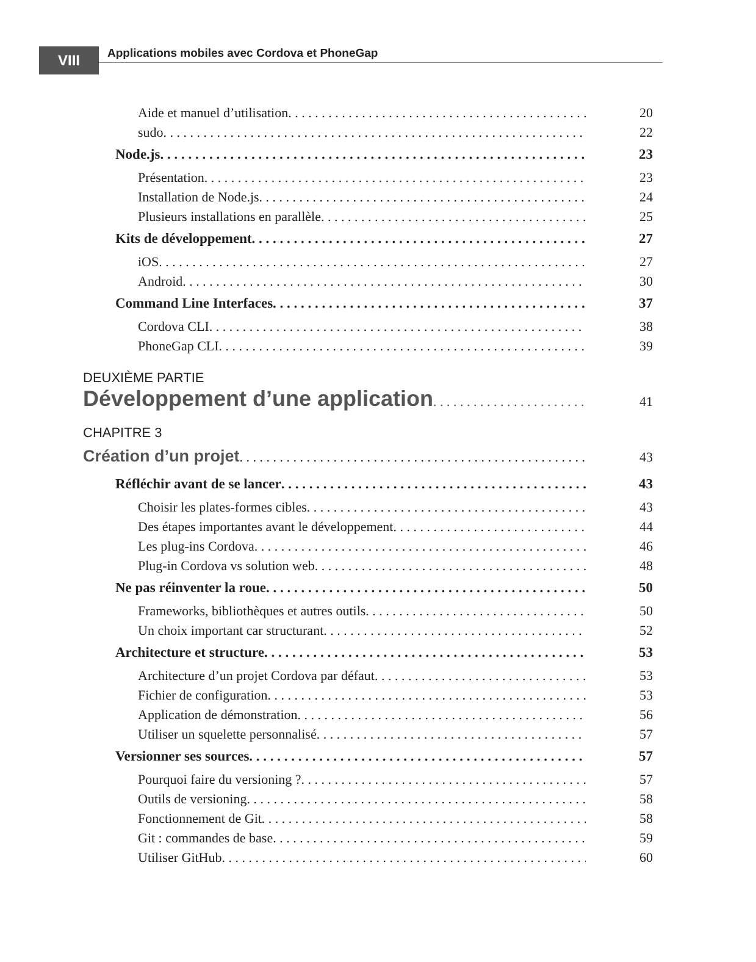VIII
Applications mobiles avec Cordova et PhoneGap
Aide et manuel d’utilisation 20
sudo 22
Node.js 23
Présentation 23
Installation de Node.js 24
Plusieurs installations en parallèle 25
Kits de développement 27
iOS 27
Android 30
Command Line Interfaces 37
Cordova CLI 38
PhoneGap CLI 39
DEUXIÈME PARTIE
Développement d’une application 41
CHAPITRE 3
Création d’un projet 43
Réfléchir avant de se lancer 43
Choisir les plates-formes cibles 43
Des étapes importantes avant le développement 44
Les plug-ins Cordova 46
Plug-in Cordova vs solution web 48
Ne pas réinventer la roue 50
Frameworks, bibliothèques et autres outils 50
Un choix important car structurant 52
Architecture et structure 53
Architecture d’un projet Cordova par défaut 53
Fichier de configuration 53
Application de démonstration 56
Utiliser un squelette personnalisé 57
Versionner ses sources 57
Pourquoi faire du versioning ? 57
Outils de versioning 58
Fonctionnement de Git 58
Git : commandes de base 59
Utiliser GitHub 60